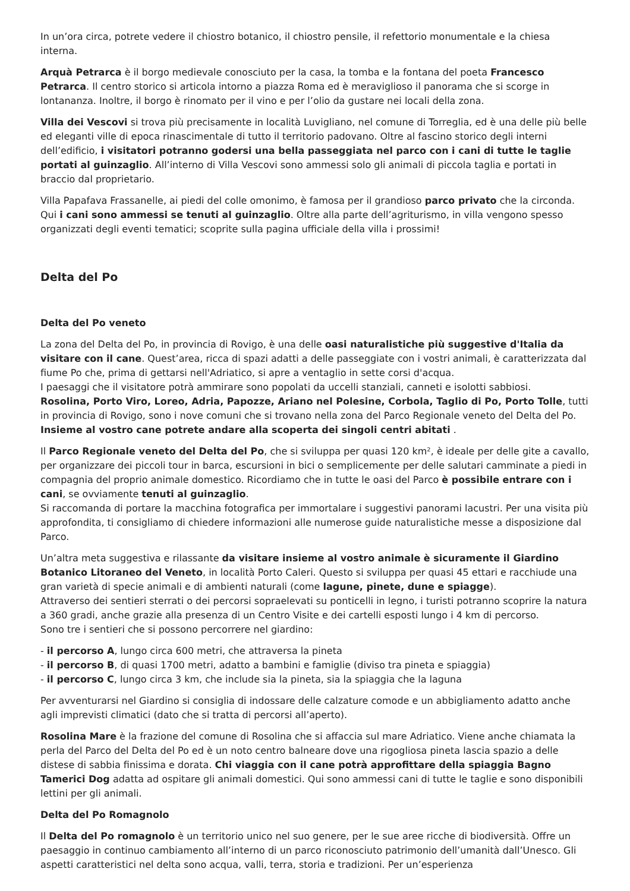In un’ora circa, potrete vedere il chiostro botanico, il chiostro pensile, il refettorio monumentale e la chiesa interna.
Arquà Petrarca è il borgo medievale conosciuto per la casa, la tomba e la fontana del poeta Francesco Petrarca. Il centro storico si articola intorno a piazza Roma ed è meraviglioso il panorama che si scorge in lontananza. Inoltre, il borgo è rinomato per il vino e per l’olio da gustare nei locali della zona.
Villa dei Vescovi si trova più precisamente in località Luvigliano, nel comune di Torreglia, ed è una delle più belle ed eleganti ville di epoca rinascimentale di tutto il territorio padovano. Oltre al fascino storico degli interni dell’edificio, i visitatori potranno godersi una bella passeggiata nel parco con i cani di tutte le taglie portati al guinzaglio. All’interno di Villa Vescovi sono ammessi solo gli animali di piccola taglia e portati in braccio dal proprietario.
Villa Papafava Frassanelle, ai piedi del colle omonimo, è famosa per il grandioso parco privato che la circonda. Qui i cani sono ammessi se tenuti al guinzaglio. Oltre alla parte dell’agriturismo, in villa vengono spesso organizzati degli eventi tematici; scoprite sulla pagina ufficiale della villa i prossimi!
Delta del Po
Delta del Po veneto
La zona del Delta del Po, in provincia di Rovigo, è una delle oasi naturalistiche più suggestive d'Italia da visitare con il cane. Quest’area, ricca di spazi adatti a delle passeggiate con i vostri animali, è caratterizzata dal fiume Po che, prima di gettarsi nell'Adriatico, si apre a ventaglio in sette corsi d'acqua.
I paesaggi che il visitatore potrà ammirare sono popolati da uccelli stanziali, canneti e isolotti sabbiosi.
Rosolina, Porto Viro, Loreo, Adria, Papozze, Ariano nel Polesine, Corbola, Taglio di Po, Porto Tolle, tutti in provincia di Rovigo, sono i nove comuni che si trovano nella zona del Parco Regionale veneto del Delta del Po. Insieme al vostro cane potrete andare alla scoperta dei singoli centri abitati .
Il Parco Regionale veneto del Delta del Po, che si sviluppa per quasi 120 km², è ideale per delle gite a cavallo, per organizzare dei piccoli tour in barca, escursioni in bici o semplicemente per delle salutari camminate a piedi in compagnia del proprio animale domestico. Ricordiamo che in tutte le oasi del Parco è possibile entrare con i cani, se ovviamente tenuti al guinzaglio.
Si raccomanda di portare la macchina fotografica per immortalare i suggestivi panorami lacustri. Per una visita più approfondita, ti consigliamo di chiedere informazioni alle numerose guide naturalistiche messe a disposizione dal Parco.
Un’altra meta suggestiva e rilassante da visitare insieme al vostro animale è sicuramente il Giardino Botanico Litoraneo del Veneto, in località Porto Caleri. Questo si sviluppa per quasi 45 ettari e racchiude una gran varietà di specie animali e di ambienti naturali (come lagune, pinete, dune e spiagge).
Attraverso dei sentieri sterrati o dei percorsi sopraelevati su ponticelli in legno, i turisti potranno scoprire la natura a 360 gradi, anche grazie alla presenza di un Centro Visite e dei cartelli esposti lungo i 4 km di percorso.
Sono tre i sentieri che si possono percorrere nel giardino:
- il percorso A, lungo circa 600 metri, che attraversa la pineta
- il percorso B, di quasi 1700 metri, adatto a bambini e famiglie (diviso tra pineta e spiaggia)
- il percorso C, lungo circa 3 km, che include sia la pineta, sia la spiaggia che la laguna
Per avventurarsi nel Giardino si consiglia di indossare delle calzature comode e un abbigliamento adatto anche agli imprevisti climatici (dato che si tratta di percorsi all’aperto).
Rosolina Mare è la frazione del comune di Rosolina che si affaccia sul mare Adriatico. Viene anche chiamata la perla del Parco del Delta del Po ed è un noto centro balneare dove una rigogliosa pineta lascia spazio a delle distese di sabbia finissima e dorata. Chi viaggia con il cane potrà approfittare della spiaggia Bagno Tamerici Dog adatta ad ospitare gli animali domestici. Qui sono ammessi cani di tutte le taglie e sono disponibili lettini per gli animali.
Delta del Po Romagnolo
Il Delta del Po romagnolo è un territorio unico nel suo genere, per le sue aree ricche di biodiversità. Offre un paesaggio in continuo cambiamento all’interno di un parco riconosciuto patrimonio dell’umanità dall’Unesco. Gli aspetti caratteristici nel delta sono acqua, valli, terra, storia e tradizioni. Per un’esperienza